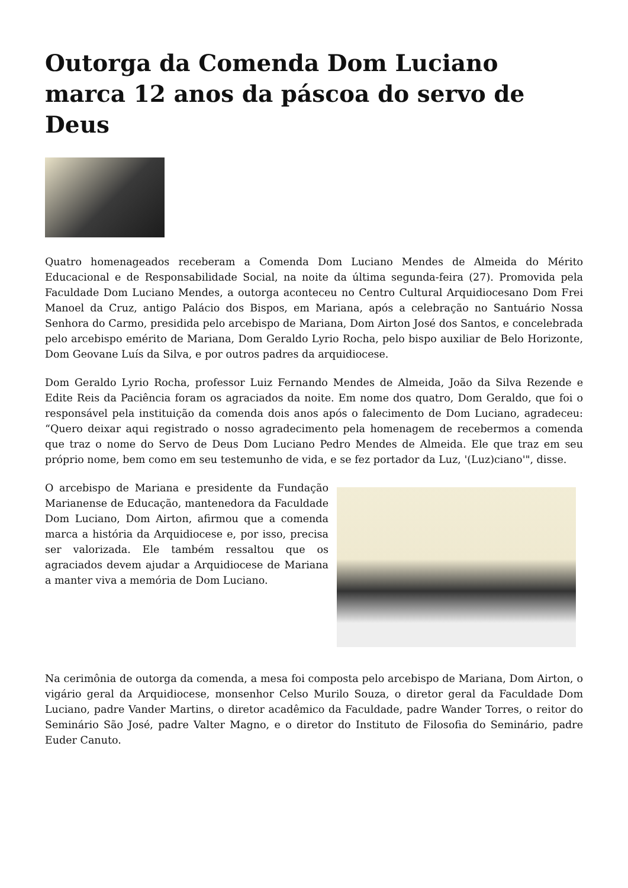Outorga da Comenda Dom Luciano marca 12 anos da páscoa do servo de Deus
Quatro homenageados receberam a Comenda Dom Luciano Mendes de Almeida do Mérito Educacional e de Responsabilidade Social, na noite da última segunda-feira (27). Promovida pela Faculdade Dom Luciano Mendes, a outorga aconteceu no Centro Cultural Arquidiocesano Dom Frei Manoel da Cruz, antigo Palácio dos Bispos, em Mariana, após a celebração no Santuário Nossa Senhora do Carmo, presidida pelo arcebispo de Mariana, Dom Airton José dos Santos, e concelebrada pelo arcebispo emérito de Mariana, Dom Geraldo Lyrio Rocha, pelo bispo auxiliar de Belo Horizonte, Dom Geovane Luís da Silva, e por outros padres da arquidiocese.
Dom Geraldo Lyrio Rocha, professor Luiz Fernando Mendes de Almeida, João da Silva Rezende e Edite Reis da Paciência foram os agraciados da noite. Em nome dos quatro, Dom Geraldo, que foi o responsável pela instituição da comenda dois anos após o falecimento de Dom Luciano, agradeceu: “Quero deixar aqui registrado o nosso agradecimento pela homenagem de recebermos a comenda que traz o nome do Servo de Deus Dom Luciano Pedro Mendes de Almeida. Ele que traz em seu próprio nome, bem como em seu testemunho de vida, e se fez portador da Luz, '(Luz)ciano'", disse.
O arcebispo de Mariana e presidente da Fundação Marianense de Educação, mantenedora da Faculdade Dom Luciano, Dom Airton, afirmou que a comenda marca a história da Arquidiocese e, por isso, precisa ser valorizada. Ele também ressaltou que os agraciados devem ajudar a Arquidiocese de Mariana a manter viva a memória de Dom Luciano.
Na cerimônia de outorga da comenda, a mesa foi composta pelo arcebispo de Mariana, Dom Airton, o vigário geral da Arquidiocese, monsenhor Celso Murilo Souza, o diretor geral da Faculdade Dom Luciano, padre Vander Martins, o diretor acadêmico da Faculdade, padre Wander Torres, o reitor do Seminário São José, padre Valter Magno, e o diretor do Instituto de Filosofia do Seminário, padre Euder Canuto.